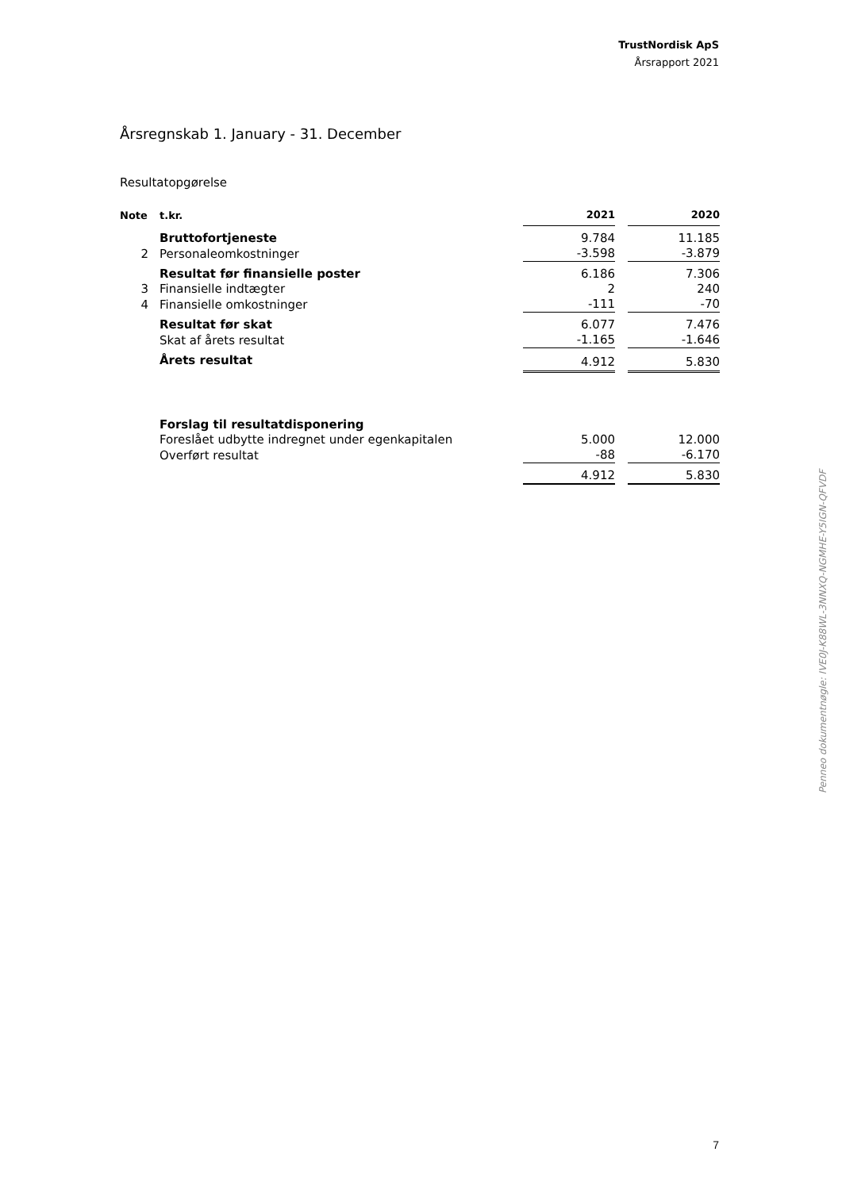TrustNordisk ApS
Årsrapport 2021
Årsregnskab 1. January - 31. December
Resultatopgørelse
| Note | t.kr. | 2021 | | 2020 |
| --- | --- | --- | --- | --- |
| | Bruttofortjeneste | 9.784 | | 11.185 |
| 2 | Personaleomkostninger | -3.598 | | -3.879 |
| | Resultat før finansielle poster | 6.186 | | 7.306 |
| 3 | Finansielle indtægter | 2 | | 240 |
| 4 | Finansielle omkostninger | -111 | | -70 |
| | Resultat før skat | 6.077 | | 7.476 |
| | Skat af årets resultat | -1.165 | | -1.646 |
| | Årets resultat | 4.912 | | 5.830 |
| | Forslag til resultatdisponering | | | |
| | Foreslået udbytte indregnet under egenkapitalen | 5.000 | | 12.000 |
| | Overført resultat | -88 | | -6.170 |
| | | 4.912 | | 5.830 |
Penneo dokumentnøgle: IVE0J-K88WL-3NNXQ-NGMHE-Y5IGN-QFVDF
7